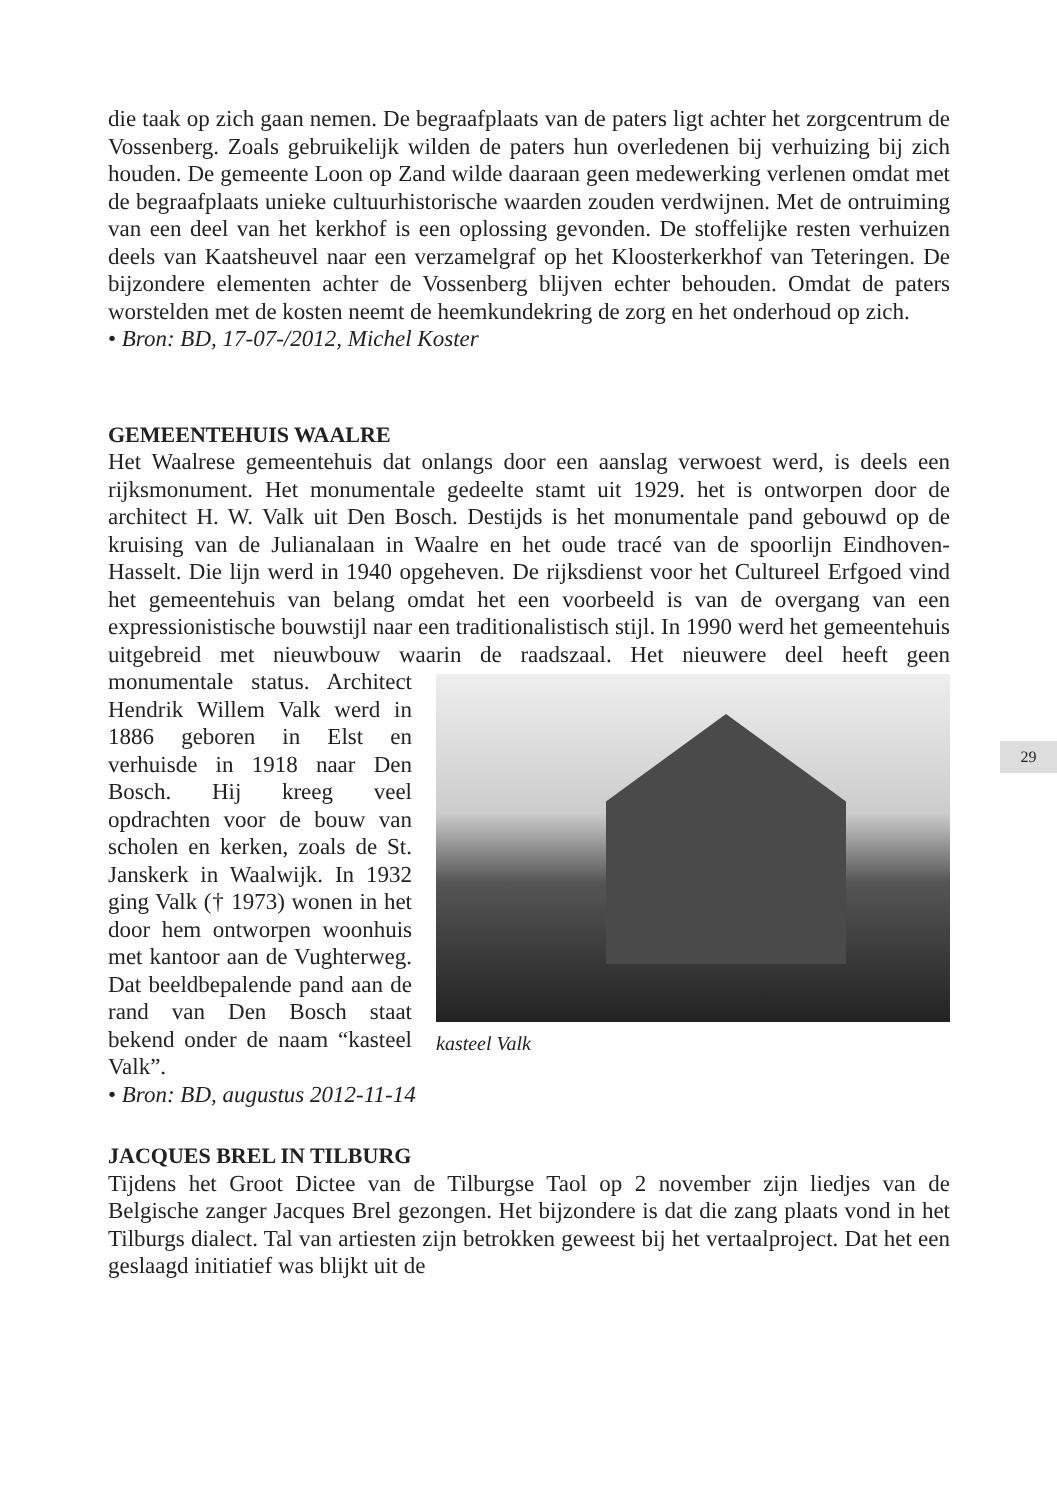die taak op zich gaan nemen. De begraafplaats van de paters ligt achter het zorgcentrum de Vossenberg. Zoals gebruikelijk wilden de paters hun overledenen bij verhuizing bij zich houden. De gemeente Loon op Zand wilde daaraan geen medewerking verlenen omdat met de begraafplaats unieke cultuurhistorische waarden zouden verdwijnen. Met de ontruiming van een deel van het kerkhof is een oplossing gevonden. De stoffelijke resten verhuizen deels van Kaatsheuvel naar een verzamelgraf op het Kloosterkerkhof van Teteringen. De bijzondere elementen achter de Vossenberg blijven echter behouden. Omdat de paters worstelden met de kosten neemt de heemkundekring de zorg en het onderhoud op zich.
• Bron: BD, 17-07-/2012, Michel Koster
GEMEENTEHUIS WAALRE
Het Waalrese gemeentehuis dat onlangs door een aanslag verwoest werd, is deels een rijksmonument. Het monumentale gedeelte stamt uit 1929. het is ontworpen door de architect H. W. Valk uit Den Bosch. Destijds is het monumentale pand gebouwd op de kruising van de Julianalaan in Waalre en het oude tracé van de spoorlijn Eindhoven-Hasselt. Die lijn werd in 1940 opgeheven. De rijksdienst voor het Cultureel Erfgoed vind het gemeentehuis van belang omdat het een voorbeeld is van de overgang van een expressionistische bouwstijl naar een traditionalistisch stijl. In 1990 werd het gemeentehuis uitgebreid met nieuwbouw waarin de raadszaal. Het nieuwere deel kasteel Valk heeft geen monumentale status. Architect Hendrik Willem Valk werd in 1886 geboren in Elst en verhuisde in 1918 naar Den Bosch. Hij kreeg veel opdrachten voor de bouw van scholen en kerken, zoals de St. Janskerk in Waalwijk. In 1932 ging Valk († 1973) wonen in het door hem ontworpen woonhuis met kantoor aan de Vughterweg. Dat beeldbepalende pand aan de rand van Den Bosch staat bekend onder de naam “kasteel Valk”.
• Bron: BD, augustus 2012-11-14
JACQUES BREL IN TILBURG
Tijdens het Groot Dictee van de Tilburgse Taol op 2 november zijn liedjes van de Belgische zanger Jacques Brel gezongen. Het bijzondere is dat die zang plaats vond in het Tilburgs dialect. Tal van artiesten zijn betrokken geweest bij het vertaalproject. Dat het een geslaagd initiatief was blijkt uit de
29